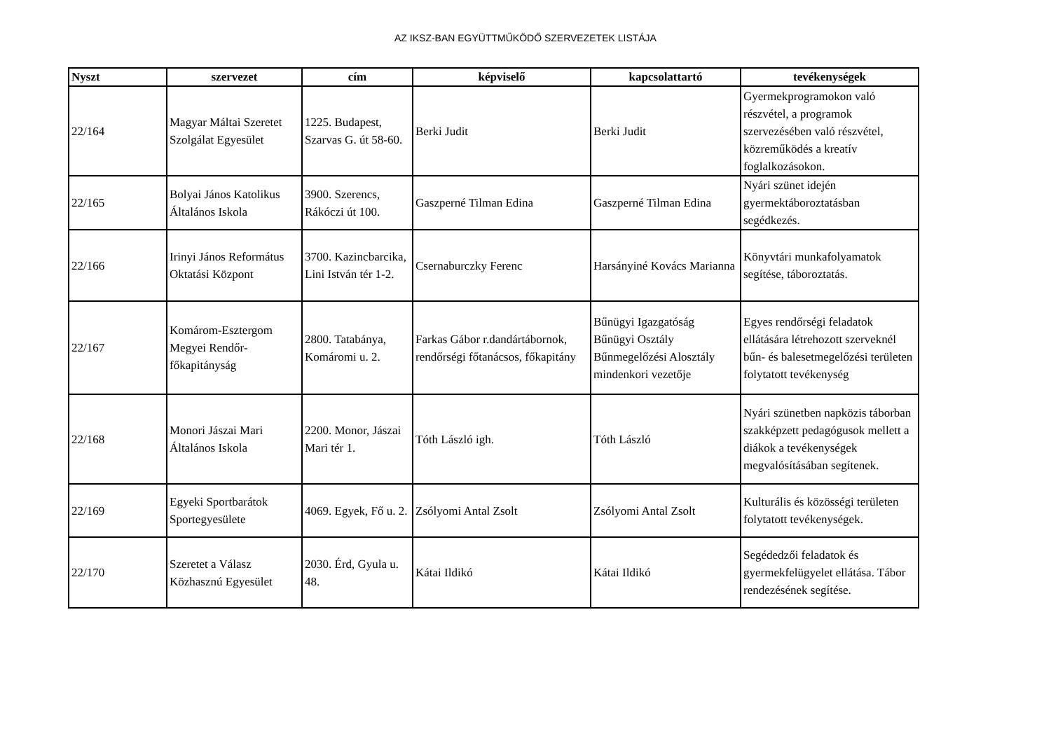AZ IKSZ-BAN EGYÜTTMŰKÖDŐ SZERVEZETEK LISTÁJA
| Nyszt | szervezet | cím | képviselő | kapcsolattartó | tevékenységek |
| --- | --- | --- | --- | --- | --- |
| 22/164 | Magyar Máltai Szeretet Szolgálat Egyesület | 1225. Budapest, Szarvas G. út 58-60. | Berki Judit | Berki Judit | Gyermekprogramokon való részvétel, a programok szervezésében való részvétel, közreműködés a kreatív foglalkozásokon. |
| 22/165 | Bolyai János Katolikus Általános Iskola | 3900. Szerencs, Rákóczi út 100. | Gaszperné Tilman Edina | Gaszperné Tilman Edina | Nyári szünet idején gyermektáboroztatásban segédkezés. |
| 22/166 | Irinyi János Református Oktatási Központ | 3700. Kazincbarcika, Lini István tér 1-2. | Csernaburczky Ferenc | Harsányiné Kovács Marianna | Könyvtári munkafolyamatok segítése, táboroztatás. |
| 22/167 | Komárom-Esztergom Megyei Rendőr-főkapitányság | 2800. Tatabánya, Komáromi u. 2. | Farkas Gábor r.dandártábornok, rendőrségi főtanácsos, főkapitány | Bűnügyi Igazgatóság Bűnügyi Osztály Bűnmegelőzési Alosztály mindenkori vezetője | Egyes rendőrségi feladatok ellátására létrehozott szerveknél bűn- és balesetmegelőzési területen folytatott tevékenység |
| 22/168 | Monori Jászai Mari Általános Iskola | 2200. Monor, Jászai Mari tér 1. | Tóth László igh. | Tóth László | Nyári szünetben napközis táborban szakképzett pedagógusok mellett a diákok a tevékenységek megvalósításában segítenek. |
| 22/169 | Egyeki Sportbarátok Sportegyesülete | 4069. Egyek, Fő u. 2. | Zsólyomi Antal Zsolt | Zsólyomi Antal Zsolt | Kulturális és közösségi területen folytatott tevékenységek. |
| 22/170 | Szeretet a Válasz Közhasznú Egyesület | 2030. Érd, Gyula u. 48. | Kátai Ildikó | Kátai Ildikó | Segédedzői feladatok és gyermekfelügyelet ellátása. Tábor rendezésének segítése. |